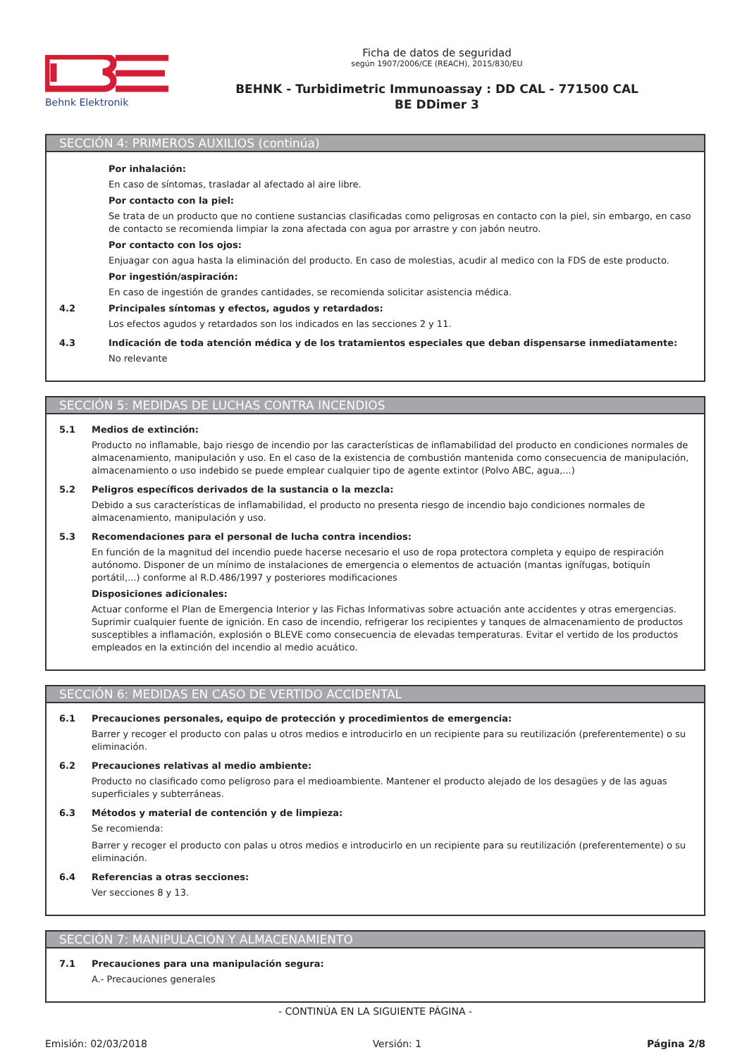Behnk Elektronik
Ficha de datos de seguridad
según 1907/2006/CE (REACH), 2015/830/EU
BEHNK - Turbidimetric Immunoassay : DD CAL - 771500 CAL
BE DDimer 3
SECCIÓN 4: PRIMEROS AUXILIOS (continúa)
Por inhalación:
En caso de síntomas, trasladar al afectado al aire libre.
Por contacto con la piel:
Se trata de un producto que no contiene sustancias clasificadas como peligrosas en contacto con la piel, sin embargo, en caso de contacto se recomienda limpiar la zona afectada con agua por arrastre y con jabón neutro.
Por contacto con los ojos:
Enjuagar con agua hasta la eliminación del producto. En caso de molestias, acudir al medico con la FDS de este producto.
Por ingestión/aspiración:
En caso de ingestión de grandes cantidades, se recomienda solicitar asistencia médica.
4.2 Principales síntomas y efectos, agudos y retardados:
Los efectos agudos y retardados son los indicados en las secciones 2 y 11.
4.3 Indicación de toda atención médica y de los tratamientos especiales que deban dispensarse inmediatamente:
No relevante
SECCIÓN 5: MEDIDAS DE LUCHAS CONTRA INCENDIOS
5.1 Medios de extinción:
Producto no inflamable, bajo riesgo de incendio por las características de inflamabilidad del producto en condiciones normales de almacenamiento, manipulación y uso. En el caso de la existencia de combustión mantenida como consecuencia de manipulación, almacenamiento o uso indebido se puede emplear cualquier tipo de agente extintor (Polvo ABC, agua,...)
5.2 Peligros específicos derivados de la sustancia o la mezcla:
Debido a sus características de inflamabilidad, el producto no presenta riesgo de incendio bajo condiciones normales de almacenamiento, manipulación y uso.
5.3 Recomendaciones para el personal de lucha contra incendios:
En función de la magnitud del incendio puede hacerse necesario el uso de ropa protectora completa y equipo de respiración autónomo. Disponer de un mínimo de instalaciones de emergencia o elementos de actuación (mantas ignífugas, botiquín portátil,...) conforme al R.D.486/1997 y posteriores modificaciones
Disposiciones adicionales:
Actuar conforme el Plan de Emergencia Interior y las Fichas Informativas sobre actuación ante accidentes y otras emergencias. Suprimir cualquier fuente de ignición. En caso de incendio, refrigerar los recipientes y tanques de almacenamiento de productos susceptibles a inflamación, explosión o BLEVE como consecuencia de elevadas temperaturas. Evitar el vertido de los productos empleados en la extinción del incendio al medio acuático.
SECCIÓN 6: MEDIDAS EN CASO DE VERTIDO ACCIDENTAL
6.1 Precauciones personales, equipo de protección y procedimientos de emergencia:
Barrer y recoger el producto con palas u otros medios e introducirlo en un recipiente para su reutilización (preferentemente) o su eliminación.
6.2 Precauciones relativas al medio ambiente:
Producto no clasificado como peligroso para el medioambiente. Mantener el producto alejado de los desagües y de las aguas superficiales y subterráneas.
6.3 Métodos y material de contención y de limpieza:
Se recomienda:
Barrer y recoger el producto con palas u otros medios e introducirlo en un recipiente para su reutilización (preferentemente) o su eliminación.
6.4 Referencias a otras secciones:
Ver secciones 8 y 13.
SECCIÓN 7: MANIPULACIÓN Y ALMACENAMIENTO
7.1 Precauciones para una manipulación segura:
A.- Precauciones generales
- CONTINÚA EN LA SIGUIENTE PÁGINA -
Emisión: 02/03/2018 Versión: 1 Página 2/8